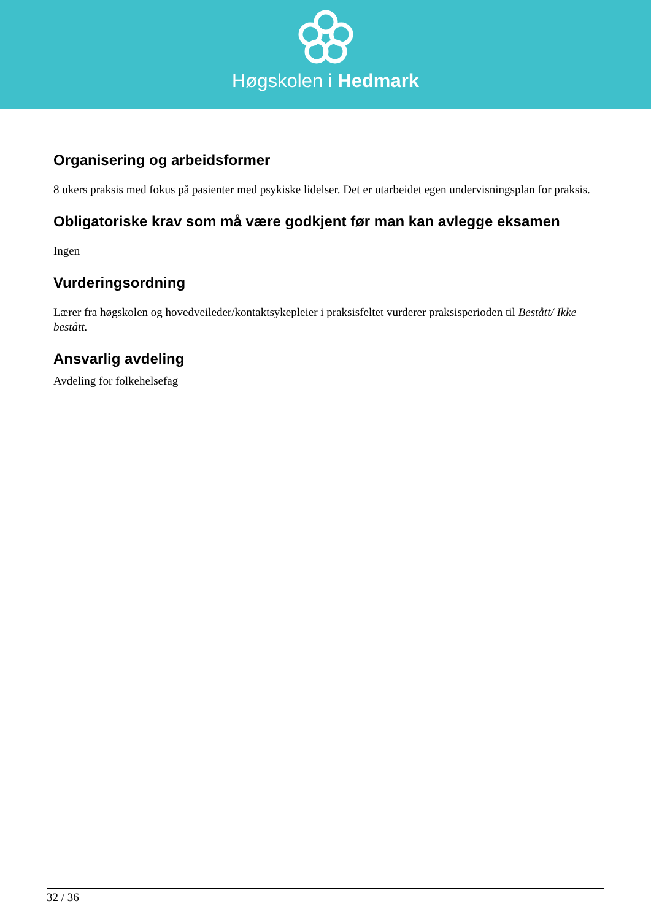Høgskolen i Hedmark
Organisering og arbeidsformer
8 ukers praksis med fokus på pasienter med psykiske lidelser. Det er utarbeidet egen undervisningsplan for praksis.
Obligatoriske krav som må være godkjent før man kan avlegge eksamen
Ingen
Vurderingsordning
Lærer fra høgskolen og hovedveileder/kontaktsykepleier i praksisfeltet vurderer praksisperioden til Bestått/ Ikke bestått.
Ansvarlig avdeling
Avdeling for folkehelsefag
32 / 36